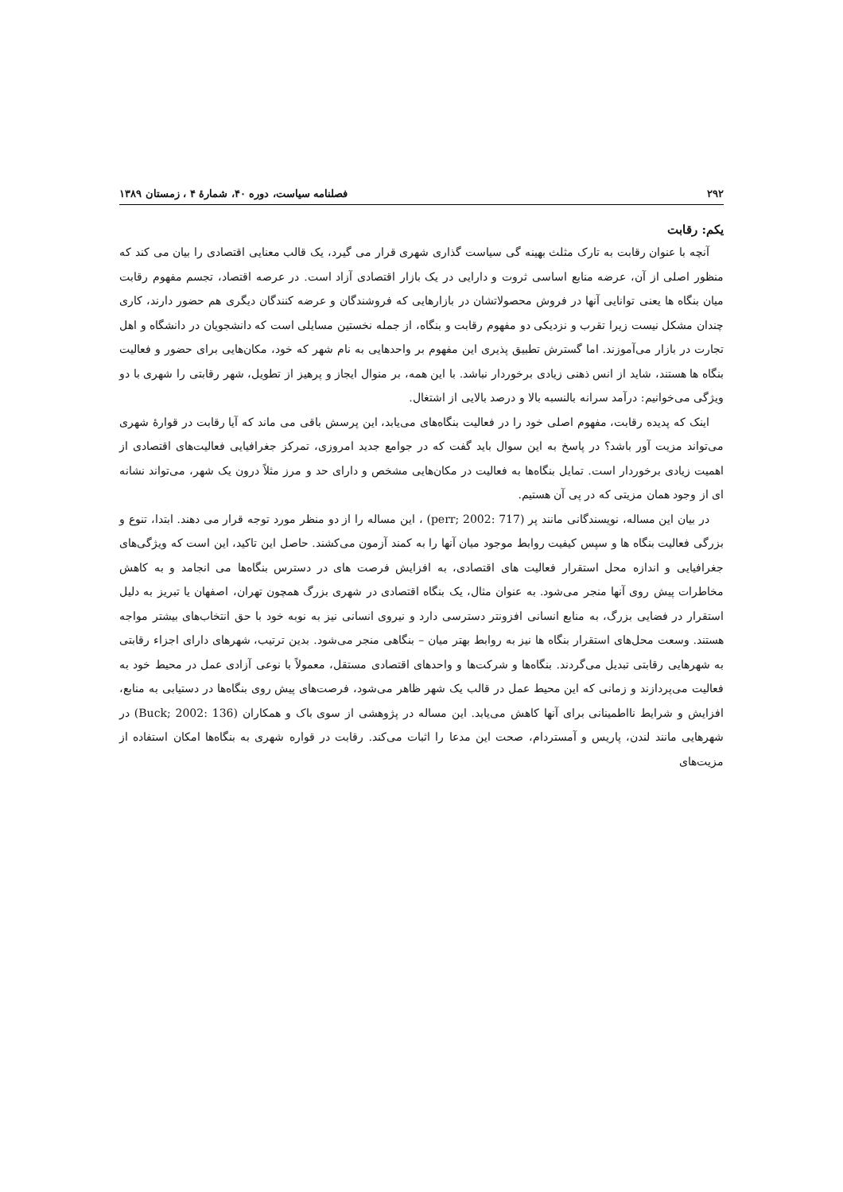۲۹۲ فصلنامه سیاست، دوره ۴۰، شمارهٔ ۴ ، زمستان ۱۳۸۹
یکم: رقابت
آنچه با عنوان رقابت به تارک مثلث بهینه گی سیاست گذاری شهری قرار می گیرد، یک قالب معنایی اقتصادی را بیان می کند که منظور اصلی از آن، عرضه منابع اساسی ثروت و دارایی در یک بازار اقتصادی آزاد است. در عرصه اقتصاد، تجسم مفهوم رقابت میان بنگاه ها یعنی توانایی آنها در فروش محصولاتشان در بازارهایی که فروشندگان و عرضه کنندگان دیگری هم حضور دارند، کاری چندان مشکل نیست زیرا تقرب و نزدیکی دو مفهوم رقابت و بنگاه، از جمله نخستین مسایلی است که دانشجویان در دانشگاه و اهل تجارت در بازار می‌آموزند. اما گسترش تطبیق پذیری این مفهوم بر واحدهایی به نام شهر که خود، مکان‌هایی برای حضور و فعالیت بنگاه ها هستند، شاید از انس ذهنی زیادی برخوردار نباشد. با این همه، بر منوال ایجاز و پرهیز از تطویل، شهر رقابتی را شهری با دو ویژگی می‌خوانیم: درآمد سرانه بالنسبه بالا و درصد بالایی از اشتغال.
اینک که پدیده رقابت، مفهوم اصلی خود را در فعالیت بنگاه‌های می‌یابد، این پرسش باقی می ماند که آیا رقابت در قوارهٔ شهری می‌تواند مزیت آور باشد؟ در پاسخ به این سوال باید گفت که در جوامع جدید امروزی، تمرکز جغرافیایی فعالیت‌های اقتصادی از اهمیت زیادی برخوردار است. تمایل بنگاه‌ها به فعالیت در مکان‌هایی مشخص و دارای حد و مرز مثلاً درون یک شهر، می‌تواند نشانه ای از وجود همان مزیتی که در پی آن هستیم.
در بیان این مساله، نویسندگانی مانند پر (perr; 2002: 717) ، این مساله را از دو منظر مورد توجه قرار می دهند. ابتدا، تنوع و بزرگی فعالیت بنگاه ها و سپس کیفیت روابط موجود میان آنها را به کمند آزمون می‌کشند. حاصل این تاکید، این است که ویژگی‌های جغرافیایی و اندازه محل استقرار فعالیت های اقتصادی، به افزایش فرصت های در دسترس بنگاه‌ها می انجامد و به کاهش مخاطرات پیش روی آنها منجر می‌شود. به عنوان مثال، یک بنگاه اقتصادی در شهری بزرگ همچون تهران، اصفهان یا تبریز به دلیل استقرار در فضایی بزرگ، به منابع انسانی افزونتر دسترسی دارد و نیروی انسانی نیز به نوبه خود با حق انتخاب‌های بیشتر مواجه هستند. وسعت محل‌های استقرار بنگاه ها نیز به روابط بهتر میان – بنگاهی منجر می‌شود. بدین ترتیب، شهرهای دارای اجزاء رقابتی به شهرهایی رقابتی تبدیل می‌گردند. بنگاه‌ها و شرکت‌ها و واحدهای اقتصادی مستقل، معمولاً با نوعی آزادی عمل در محیط خود به فعالیت می‌پردازند و زمانی که این محیط عمل در قالب یک شهر ظاهر می‌شود، فرصت‌های پیش روی بنگاه‌ها در دستیابی به منابع، افزایش و شرایط نااطمینانی برای آنها کاهش می‌یابد. این مساله در پژوهشی از سوی باک و همکاران (Buck; 2002: 136) در شهرهایی مانند لندن، پاریس و آمستردام، صحت این مدعا را اثبات می‌کند. رقابت در قواره شهری به بنگاه‌ها امکان استفاده از مزیت‌های